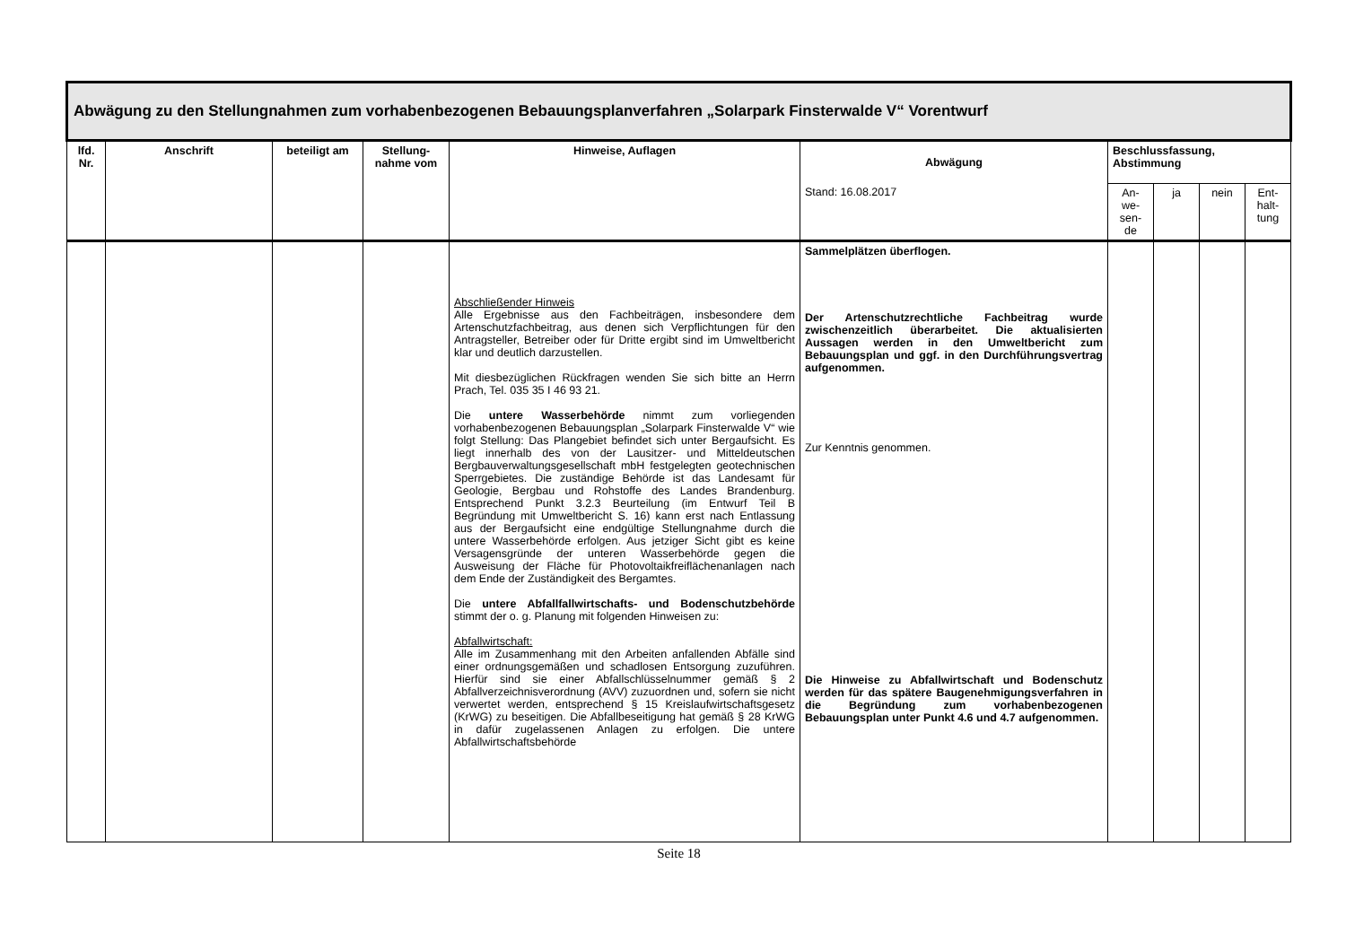| Abwägung zu den Stellungnahmen zum vorhabenbezogenen Bebauungsplanverfahren „Solarpark Finsterwalde V“ Vorentwurf | | | | | | | | | |
| lfd. Nr. | Anschrift | beteiligt am | Stellung-nahme vom | Hinweise, Auflagen | Abwägung | Beschlussfassung, Abstimmung | | | |
| | | | | | Stand: 16.08.2017 | An- we- sen- de | ja | nein | Ent- halt- tung |
| | | | | Abschließender Hinweis Alle Ergebnisse aus den Fachbeiträgen, insbesondere dem Artenschutzfachbeitrag, aus denen sich Verpflichtungen für den Antragsteller, Betreiber oder für Dritte ergibt sind im Umweltbericht klar und deutlich darzustellen. Mit diesbezüglichen Rückfragen wenden Sie sich bitte an Herrn Prach, Tel. 035 35 I 46 93 21. Die untere Wasserbehörde nimmt zum vorliegenden vorhabenbezogenen Bebauungsplan „Solarpark Finsterwalde V“ wie folgt Stellung: Das Plangebiet befindet sich unter Bergaufsicht. Es liegt innerhalb des von der Lausitzer- und Mitteldeutschen Bergbauverwaltungsgesellschaft mbH festgelegten geotechnischen Sperrgebietes. Die zuständige Behörde ist das Landesamt für Geologie, Bergbau und Rohstoffe des Landes Brandenburg. Entsprechend Punkt 3.2.3 Beurteilung (im Entwurf Teil B Begründung mit Umweltbericht S. 16) kann erst nach Entlassung aus der Bergaufsicht eine endgültige Stellungnahme durch die untere Wasserbehörde erfolgen. Aus jetziger Sicht gibt es keine Versagensgründe der unteren Wasserbehörde gegen die Ausweisung der Fläche für Photovoltaikfreiflächenanlagen nach dem Ende der Zuständigkeit des Bergamtes. Die untere Abfallfallwirtschafts- und Bodenschutzbehörde stimmt der o. g. Planung mit folgenden Hinweisen zu: Abfallwirtschaft: Alle im Zusammenhang mit den Arbeiten anfallenden Abfälle sind einer ordnungsgemäßen und schadlosen Entsorgung zuzuführen. Hierfür sind sie einer Abfallschlüsselnummer gemäß § 2 Abfallverzeichnisverordnung (AVV) zuzuordnen und, sofern sie nicht verwertet werden, entsprechend § 15 Kreislaufwirtschaftsgesetz (KrWG) zu beseitigen. Die Abfallbeseitigung hat gemäß § 28 KrWG in dafür zugelassenen Anlagen zu erfolgen. Die untere Abfallwirtschaftsbehörde | Sammelplätzen überflogen. Der Artenschutzrechtliche Fachbeitrag wurde zwischenzeitlich überarbeitet. Die aktualisierten Aussagen werden in den Umweltbericht zum Bebauungsplan und ggf. in den Durchführungsvertrag aufgenommen. Zur Kenntnis genommen. Die Hinweise zu Abfallwirtschaft und Bodenschutz werden für das spätere Baugenehmigungsverfahren in die Begründung zum vorhabenbezogenen Bebauungsplan unter Punkt 4.6 und 4.7 aufgenommen. | | | | |
Seite 18